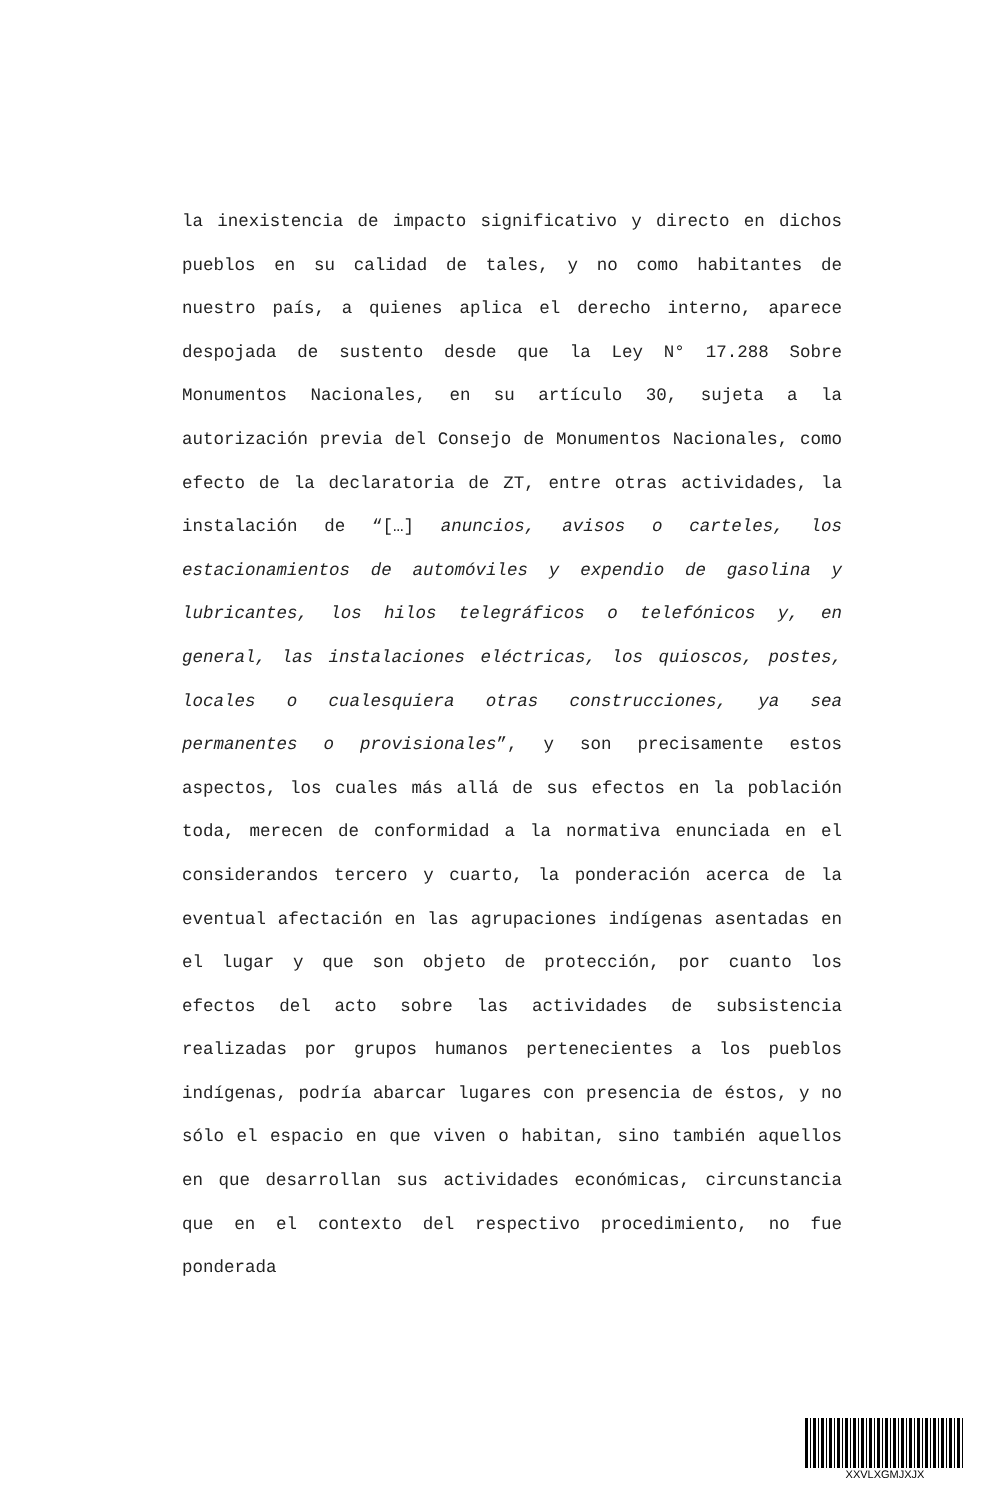la inexistencia de impacto significativo y directo en dichos pueblos en su calidad de tales, y no como habitantes de nuestro país, a quienes aplica el derecho interno, aparece despojada de sustento desde que la Ley N° 17.288 Sobre Monumentos Nacionales, en su artículo 30, sujeta a la autorización previa del Consejo de Monumentos Nacionales, como efecto de la declaratoria de ZT, entre otras actividades, la instalación de “[…] anuncios, avisos o carteles, los estacionamientos de automóviles y expendio de gasolina y lubricantes, los hilos telegráficos o telefónicos y, en general, las instalaciones eléctricas, los quioscos, postes, locales o cualesquiera otras construcciones, ya sea permanentes o provisionales”, y son precisamente estos aspectos, los cuales más allá de sus efectos en la población toda, merecen de conformidad a la normativa enunciada en el considerandos tercero y cuarto, la ponderación acerca de la eventual afectación en las agrupaciones indígenas asentadas en el lugar y que son objeto de protección, por cuanto los efectos del acto sobre las actividades de subsistencia realizadas por grupos humanos pertenecientes a los pueblos indígenas, podría abarcar lugares con presencia de éstos, y no sólo el espacio en que viven o habitan, sino también aquellos en que desarrollan sus actividades económicas, circunstancia que en el contexto del respectivo procedimiento, no fue ponderada
XXVLXGMJXJX